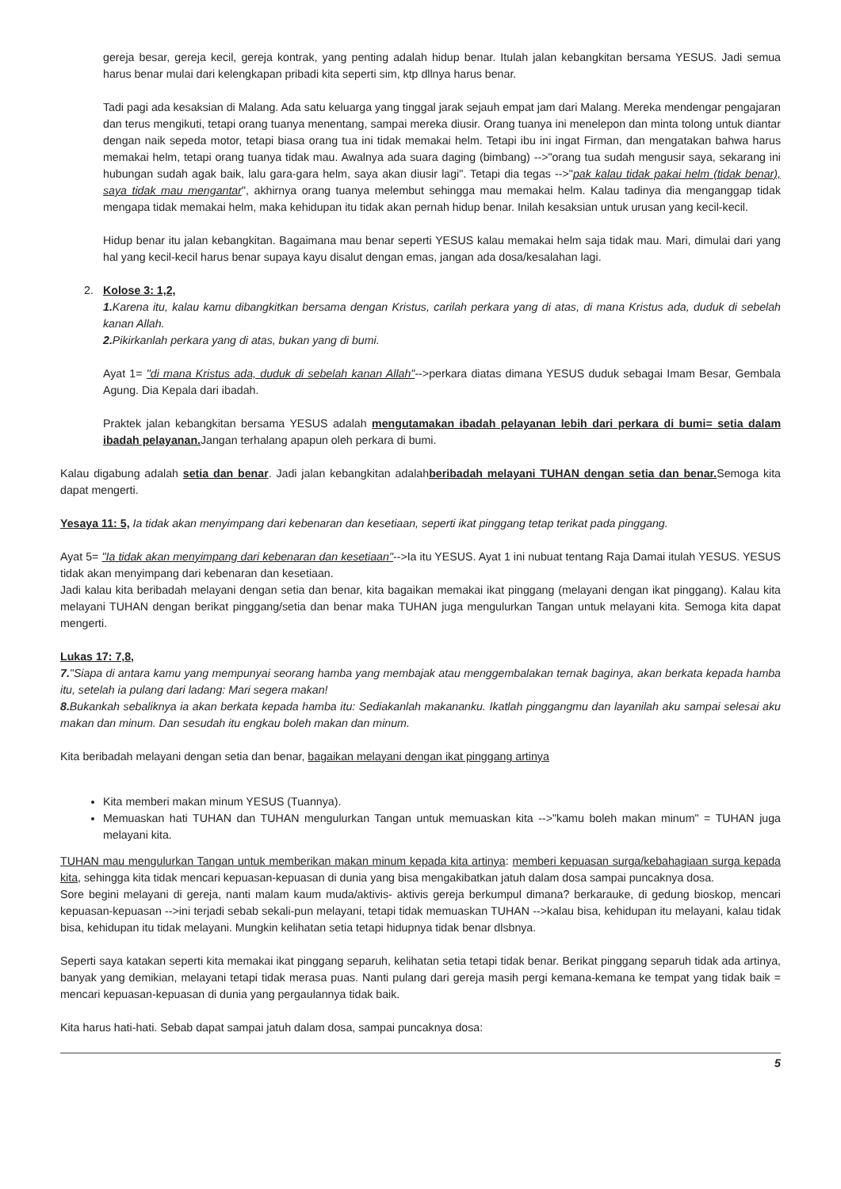gereja besar, gereja kecil, gereja kontrak, yang penting adalah hidup benar. Itulah jalan kebangkitan bersama YESUS. Jadi semua harus benar mulai dari kelengkapan pribadi kita seperti sim, ktp dllnya harus benar.
Tadi pagi ada kesaksian di Malang. Ada satu keluarga yang tinggal jarak sejauh empat jam dari Malang. Mereka mendengar pengajaran dan terus mengikuti, tetapi orang tuanya menentang, sampai mereka diusir. Orang tuanya ini menelepon dan minta tolong untuk diantar dengan naik sepeda motor, tetapi biasa orang tua ini tidak memakai helm. Tetapi ibu ini ingat Firman, dan mengatakan bahwa harus memakai helm, tetapi orang tuanya tidak mau. Awalnya ada suara daging (bimbang) -->"orang tua sudah mengusir saya, sekarang ini hubungan sudah agak baik, lalu gara-gara helm, saya akan diusir lagi". Tetapi dia tegas -->"pak kalau tidak pakai helm (tidak benar), saya tidak mau mengantar", akhirnya orang tuanya melembut sehingga mau memakai helm. Kalau tadinya dia menganggap tidak mengapa tidak memakai helm, maka kehidupan itu tidak akan pernah hidup benar. Inilah kesaksian untuk urusan yang kecil-kecil.
Hidup benar itu jalan kebangkitan. Bagaimana mau benar seperti YESUS kalau memakai helm saja tidak mau. Mari, dimulai dari yang hal yang kecil-kecil harus benar supaya kayu disalut dengan emas, jangan ada dosa/kesalahan lagi.
2. Kolose 3: 1,2,
1. Karena itu, kalau kamu dibangkitkan bersama dengan Kristus, carilah perkara yang di atas, di mana Kristus ada, duduk di sebelah kanan Allah.
2. Pikirkanlah perkara yang di atas, bukan yang di bumi.
Ayat 1= "di mana Kristus ada, duduk di sebelah kanan Allah"-->perkara diatas dimana YESUS duduk sebagai Imam Besar, Gembala Agung. Dia Kepala dari ibadah.
Praktek jalan kebangkitan bersama YESUS adalah mengutamakan ibadah pelayanan lebih dari perkara di bumi= setia dalam ibadah pelayanan. Jangan terhalang apapun oleh perkara di bumi.
Kalau digabung adalah setia dan benar. Jadi jalan kebangkitan adalahberibadah melayani TUHAN dengan setia dan benar. Semoga kita dapat mengerti.
Yesaya 11: 5, Ia tidak akan menyimpang dari kebenaran dan kesetiaan, seperti ikat pinggang tetap terikat pada pinggang.
Ayat 5= "Ia tidak akan menyimpang dari kebenaran dan kesetiaan"-->Ia itu YESUS. Ayat 1 ini nubuat tentang Raja Damai itulah YESUS. YESUS tidak akan menyimpang dari kebenaran dan kesetiaan.
Jadi kalau kita beribadah melayani dengan setia dan benar, kita bagaikan memakai ikat pinggang (melayani dengan ikat pinggang). Kalau kita melayani TUHAN dengan berikat pinggang/setia dan benar maka TUHAN juga mengulurkan Tangan untuk melayani kita. Semoga kita dapat mengerti.
Lukas 17: 7,8,
7."Siapa di antara kamu yang mempunyai seorang hamba yang membajak atau menggembalakan ternak baginya, akan berkata kepada hamba itu, setelah ia pulang dari ladang: Mari segera makan!
8. Bukankah sebaliknya ia akan berkata kepada hamba itu: Sediakanlah makananku. Ikatlah pinggangmu dan layanilah aku sampai selesai aku makan dan minum. Dan sesudah itu engkau boleh makan dan minum.
Kita beribadah melayani dengan setia dan benar, bagaikan melayani dengan ikat pinggang artinya
Kita memberi makan minum YESUS (Tuannya).
Memuaskan hati TUHAN dan TUHAN mengulurkan Tangan untuk memuaskan kita -->"kamu boleh makan minum" = TUHAN juga melayani kita.
TUHAN mau mengulurkan Tangan untuk memberikan makan minum kepada kita artinya: memberi kepuasan surga/kebahagiaan surga kepada kita, sehingga kita tidak mencari kepuasan-kepuasan di dunia yang bisa mengakibatkan jatuh dalam dosa sampai puncaknya dosa.
Sore begini melayani di gereja, nanti malam kaum muda/aktivis- aktivis gereja berkumpul dimana? berkarauke, di gedung bioskop, mencari kepuasan-kepuasan -->ini terjadi sebab sekali-pun melayani, tetapi tidak memuaskan TUHAN -->kalau bisa, kehidupan itu melayani, kalau tidak bisa, kehidupan itu tidak melayani. Mungkin kelihatan setia tetapi hidupnya tidak benar dlsbnya.
Seperti saya katakan seperti kita memakai ikat pinggang separuh, kelihatan setia tetapi tidak benar. Berikat pinggang separuh tidak ada artinya, banyak yang demikian, melayani tetapi tidak merasa puas. Nanti pulang dari gereja masih pergi kemana-kemana ke tempat yang tidak baik = mencari kepuasan-kepuasan di dunia yang pergaulannya tidak baik.
Kita harus hati-hati. Sebab dapat sampai jatuh dalam dosa, sampai puncaknya dosa:
5